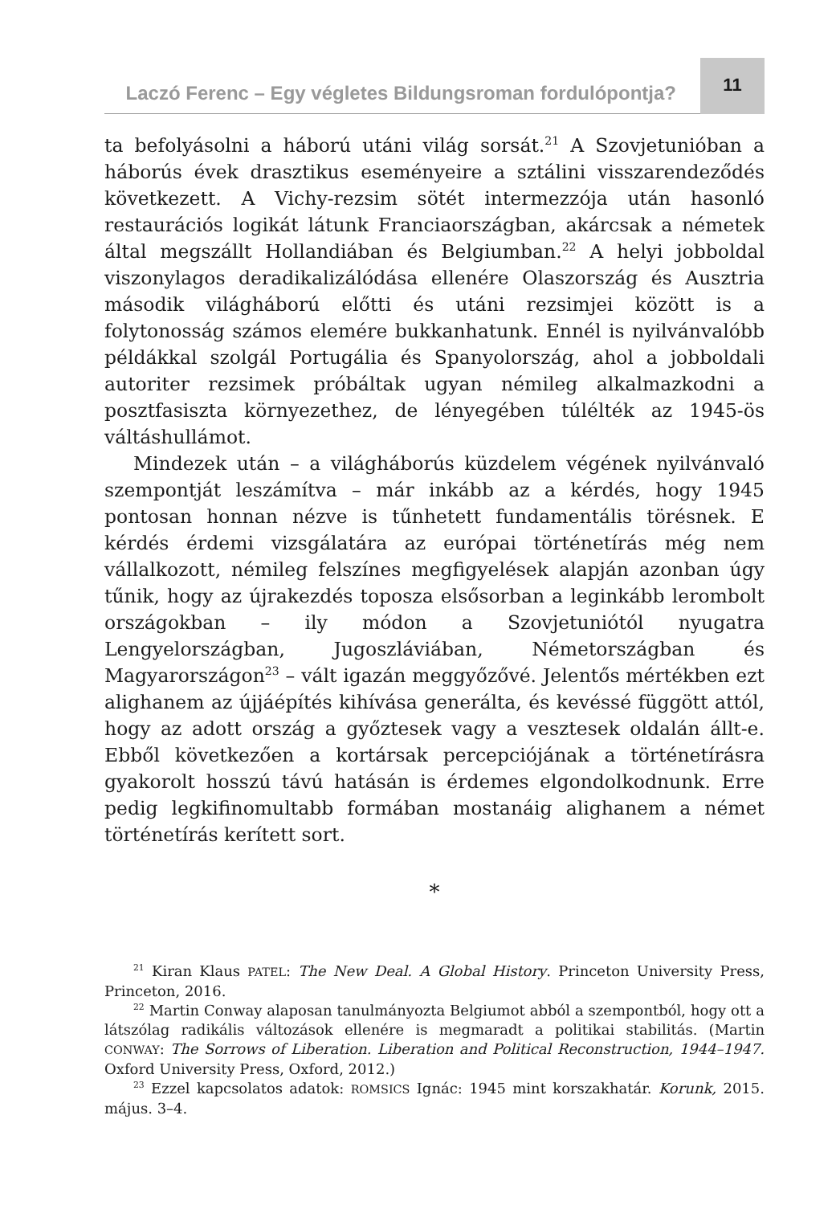Laczó Ferenc – Egy végletes Bildungsroman fordulópontja?
11
ta befolyásolni a háború utáni világ sorsát.<sup>21</sup> A Szovjetunióban a háborús évek drasztikus eseményeire a sztálini visszarendeződés következett. A Vichy-rezsim sötét intermezzója után hasonló restaurációs logikát látunk Franciaországban, akárcsak a németek által megszállt Hollandiában és Belgiumban.<sup>22</sup> A helyi jobboldal viszonylagos deradikalizálódása ellenére Olaszország és Ausztria második világháború előtti és utáni rezsimjei között is a folytonosság számos elemére bukkanhatunk. Ennél is nyilvánvalóbb példákkal szolgál Portugália és Spanyolország, ahol a jobboldali autoriter rezsimek próbáltak ugyan némileg alkalmazkodni a posztfasiszta környezethez, de lényegében túlélték az 1945-ös váltáshullámot.
Mindezek után – a világháborús küzdelem végének nyilvánvaló szempontját leszámítva – már inkább az a kérdés, hogy 1945 pontosan honnan nézve is tűnhetett fundamentális törésnek. E kérdés érdemi vizsgálatára az európai történetírás még nem vállalkozott, némileg felszínes megfigyelések alapján azonban úgy tűnik, hogy az újrakezdés toposza elsősorban a leginkább lerombolt országokban – ily módon a Szovjetuniótól nyugatra Lengyelországban, Jugoszláviában, Németországban és Magyarországon<sup>23</sup> – vált igazán meggyőzővé. Jelentős mértékben ezt alighanem az újjáépítés kihívása generálta, és kevéssé függött attól, hogy az adott ország a győztesek vagy a vesztesek oldalán állt-e. Ebből következően a kortársak percepciójának a történetírásra gyakorolt hosszú távú hatásán is érdemes elgondolkodnunk. Erre pedig legkifinomultabb formában mostanáig alighanem a német történetírás kerített sort.
*
<sup>21</sup> Kiran Klaus PATEL: The New Deal. A Global History. Princeton University Press, Princeton, 2016.
<sup>22</sup> Martin Conway alaposan tanulmányozta Belgiumot abból a szempontból, hogy ott a látszólag radikális változások ellenére is megmaradt a politikai stabilitás. (Martin CONWAY: The Sorrows of Liberation. Liberation and Political Reconstruction, 1944–1947. Oxford University Press, Oxford, 2012.)
<sup>23</sup> Ezzel kapcsolatos adatok: ROMSICS Ignác: 1945 mint korszakhatár. Korunk, 2015. május. 3–4.